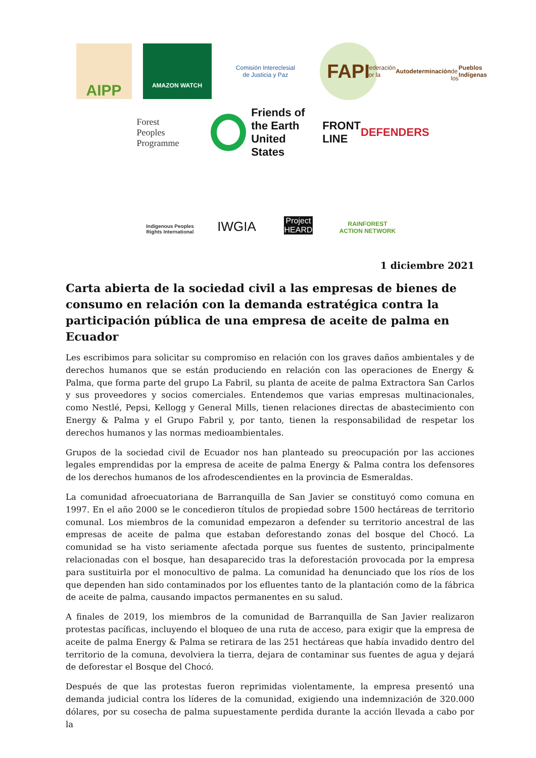AIPP
AMAZON WATCH
Comisión Intereclesial
de Justicia y Paz
FAPI
Federación por la
Autodeterminación
de los Pueblos Indígenas
Forest
Peoples
Programme
Friends of
the Earth
United States
FRONT LINE
DEFENDERS
Indigenous Peoples
Rights International
IWGIA
Project
HEARD
RAINFOREST
ACTION NETWORK
1 diciembre 2021
Carta abierta de la sociedad civil a las empresas de bienes de consumo en relación con la demanda estratégica contra la participación pública de una empresa de aceite de palma en Ecuador
Les escribimos para solicitar su compromiso en relación con los graves daños ambientales y de derechos humanos que se están produciendo en relación con las operaciones de Energy & Palma, que forma parte del grupo La Fabril, su planta de aceite de palma Extractora San Carlos y sus proveedores y socios comerciales. Entendemos que varias empresas multinacionales, como Nestlé, Pepsi, Kellogg y General Mills, tienen relaciones directas de abastecimiento con Energy & Palma y el Grupo Fabril y, por tanto, tienen la responsabilidad de respetar los derechos humanos y las normas medioambientales.
Grupos de la sociedad civil de Ecuador nos han planteado su preocupación por las acciones legales emprendidas por la empresa de aceite de palma Energy & Palma contra los defensores de los derechos humanos de los afrodescendientes en la provincia de Esmeraldas.
La comunidad afroecuatoriana de Barranquilla de San Javier se constituyó como comuna en 1997. En el año 2000 se le concedieron títulos de propiedad sobre 1500 hectáreas de territorio comunal. Los miembros de la comunidad empezaron a defender su territorio ancestral de las empresas de aceite de palma que estaban deforestando zonas del bosque del Chocó. La comunidad se ha visto seriamente afectada porque sus fuentes de sustento, principalmente relacionadas con el bosque, han desaparecido tras la deforestación provocada por la empresa para sustituirla por el monocultivo de palma. La comunidad ha denunciado que los ríos de los que dependen han sido contaminados por los efluentes tanto de la plantación como de la fábrica de aceite de palma, causando impactos permanentes en su salud.
A finales de 2019, los miembros de la comunidad de Barranquilla de San Javier realizaron protestas pacíficas, incluyendo el bloqueo de una ruta de acceso, para exigir que la empresa de aceite de palma Energy & Palma se retirara de las 251 hectáreas que había invadido dentro del territorio de la comuna, devolviera la tierra, dejara de contaminar sus fuentes de agua y dejará de deforestar el Bosque del Chocó.
Después de que las protestas fueron reprimidas violentamente, la empresa presentó una demanda judicial contra los líderes de la comunidad, exigiendo una indemnización de 320.000 dólares, por su cosecha de palma supuestamente perdida durante la acción llevada a cabo por la